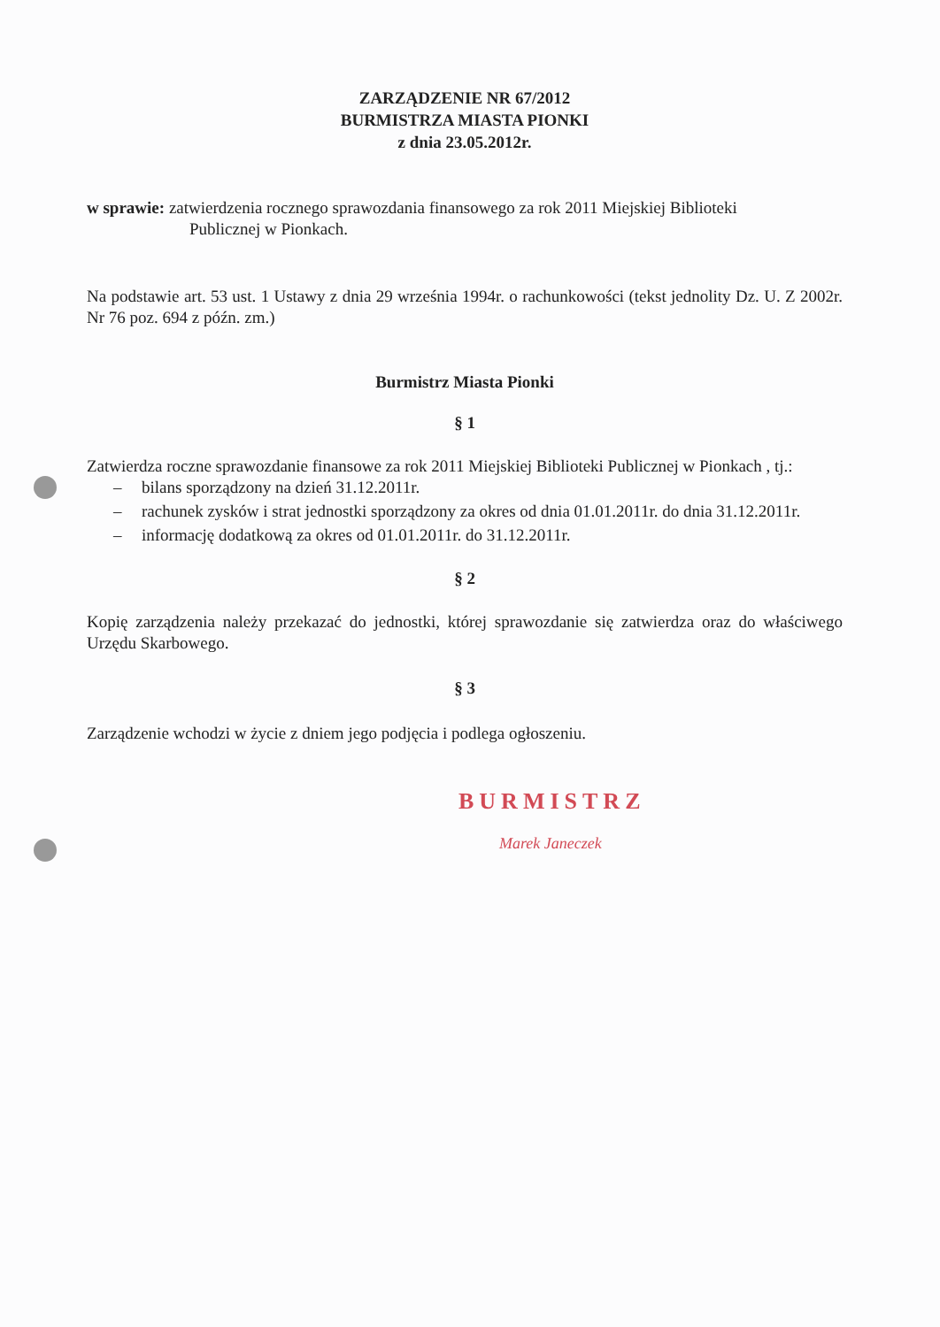ZARZĄDZENIE NR 67/2012
BURMISTRZA MIASTA PIONKI
z dnia 23.05.2012r.
w sprawie: zatwierdzenia rocznego sprawozdania finansowego za rok 2011 Miejskiej Biblioteki
Publicznej w Pionkach.
Na podstawie art. 53 ust. 1 Ustawy z dnia 29 września 1994r. o rachunkowości (tekst jednolity Dz. U. Z 2002r. Nr 76 poz. 694 z późn. zm.)
Burmistrz Miasta Pionki
§ 1
Zatwierdza roczne sprawozdanie finansowe za rok 2011 Miejskiej Biblioteki Publicznej w Pionkach , tj.:
– bilans sporządzony na dzień 31.12.2011r.
– rachunek zysków i strat jednostki sporządzony za okres od dnia 01.01.2011r. do dnia 31.12.2011r.
– informację dodatkową za okres od 01.01.2011r. do 31.12.2011r.
§ 2
Kopię zarządzenia należy przekazać do jednostki, której sprawozdanie się zatwierdza oraz do właściwego Urzędu Skarbowego.
§ 3
Zarządzenie wchodzi w życie z dniem jego podjęcia i podlega ogłoszeniu.
BURMISTRZ
Marek Janeczek